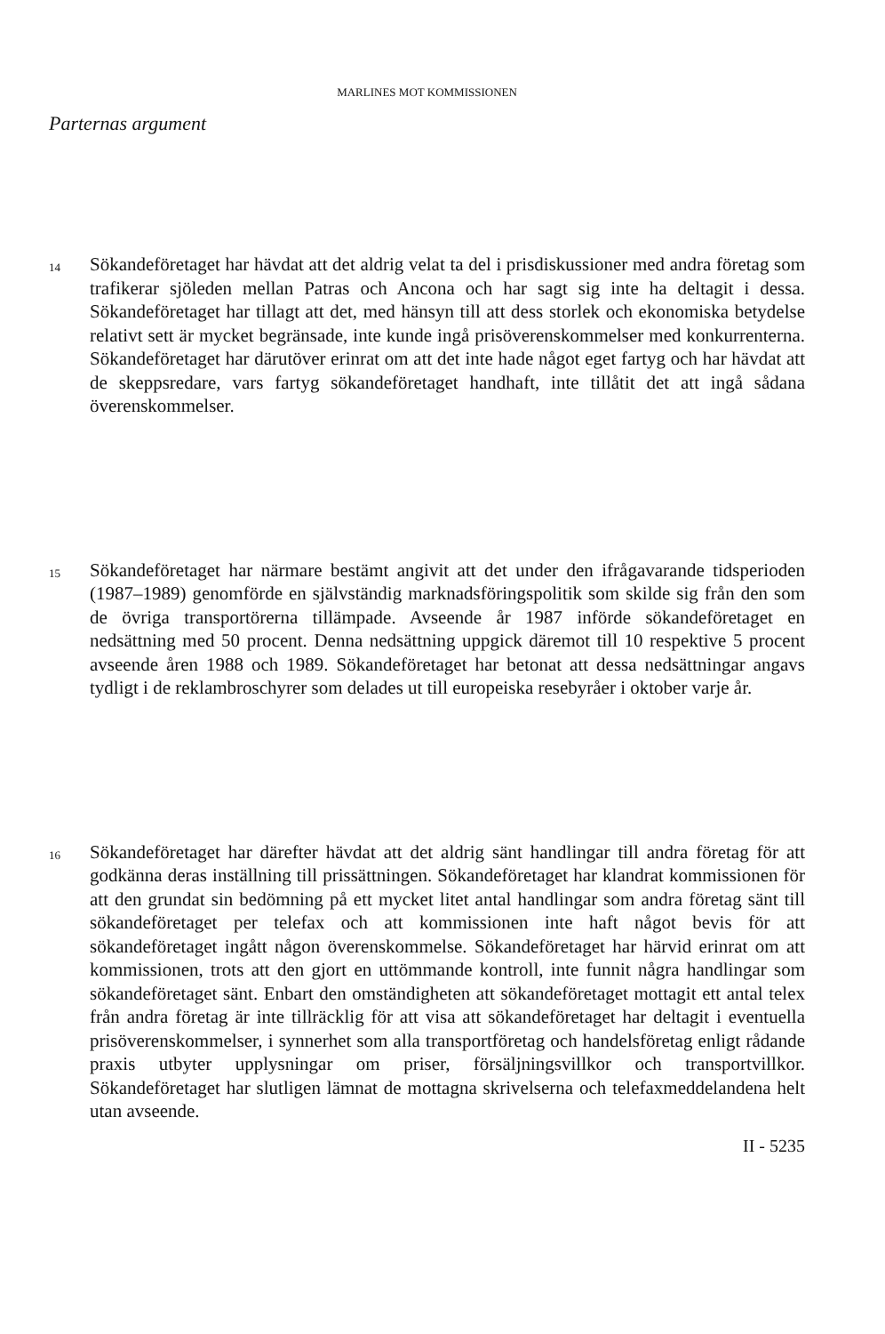MARLINES MOT KOMMISSIONEN
Parternas argument
14
Sökandeföretaget har hävdat att det aldrig velat ta del i prisdiskussioner med andra företag som trafikerar sjöleden mellan Patras och Ancona och har sagt sig inte ha deltagit i dessa. Sökandeföretaget har tillagt att det, med hänsyn till att dess storlek och ekonomiska betydelse relativt sett är mycket begränsade, inte kunde ingå prisöverenskommelser med konkurrenterna. Sökandeföretaget har därutöver erinrat om att det inte hade något eget fartyg och har hävdat att de skeppsredare, vars fartyg sökandeföretaget handhaft, inte tillåtit det att ingå sådana överenskommelser.
15
Sökandeföretaget har närmare bestämt angivit att det under den ifrågavarande tidsperioden (1987–1989) genomförde en självständig marknadsföringspolitik som skilde sig från den som de övriga transportörerna tillämpade. Avseende år 1987 införde sökandeföretaget en nedsättning med 50 procent. Denna nedsättning uppgick däremot till 10 respektive 5 procent avseende åren 1988 och 1989. Sökandeföretaget har betonat att dessa nedsättningar angavs tydligt i de reklambroschyrer som delades ut till europeiska resebyråer i oktober varje år.
16
Sökandeföretaget har därefter hävdat att det aldrig sänt handlingar till andra företag för att godkänna deras inställning till prissättningen. Sökandeföretaget har klandrat kommissionen för att den grundat sin bedömning på ett mycket litet antal handlingar som andra företag sänt till sökandeföretaget per telefax och att kommissionen inte haft något bevis för att sökandeföretaget ingått någon överenskommelse. Sökandeföretaget har härvid erinrat om att kommissionen, trots att den gjort en uttömmande kontroll, inte funnit några handlingar som sökandeföretaget sänt. Enbart den omständigheten att sökandeföretaget mottagit ett antal telex från andra företag är inte tillräcklig för att visa att sökandeföretaget har deltagit i eventuella prisöverenskommelser, i synnerhet som alla transportföretag och handelsföretag enligt rådande praxis utbyter upplysningar om priser, försäljningsvillkor och transportvillkor. Sökandeföretaget har slutligen lämnat de mottagna skrivelserna och telefaxmeddelandena helt utan avseende.
II - 5235